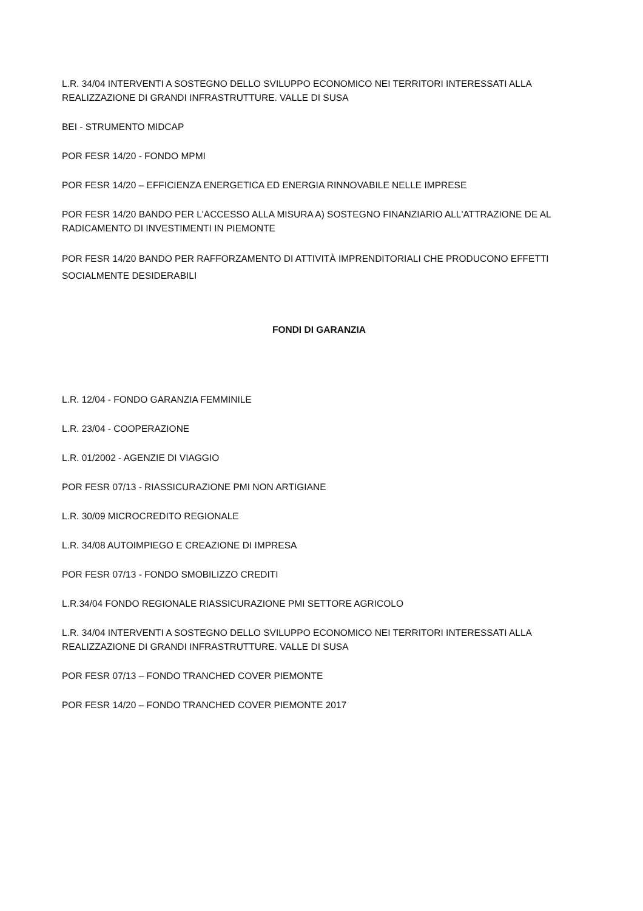L.R. 34/04 INTERVENTI A SOSTEGNO DELLO SVILUPPO ECONOMICO NEI TERRITORI INTERESSATI ALLA REALIZZAZIONE DI GRANDI INFRASTRUTTURE. VALLE DI SUSA
BEI - STRUMENTO MIDCAP
POR FESR 14/20 - FONDO MPMI
POR FESR 14/20 – EFFICIENZA ENERGETICA ED ENERGIA RINNOVABILE NELLE IMPRESE
POR FESR 14/20 BANDO PER L'ACCESSO ALLA MISURA A) SOSTEGNO FINANZIARIO ALL'ATTRAZIONE DE AL RADICAMENTO DI INVESTIMENTI IN PIEMONTE
POR FESR 14/20 BANDO PER RAFFORZAMENTO DI ATTIVITÀ IMPRENDITORIALI CHE PRODUCONO EFFETTI SOCIALMENTE DESIDERABILI
FONDI DI GARANZIA
L.R. 12/04 - FONDO GARANZIA FEMMINILE
L.R. 23/04 - COOPERAZIONE
L.R. 01/2002 - AGENZIE DI VIAGGIO
POR FESR 07/13 - RIASSICURAZIONE PMI NON ARTIGIANE
L.R. 30/09 MICROCREDITO REGIONALE
L.R. 34/08 AUTOIMPIEGO E CREAZIONE DI IMPRESA
POR FESR 07/13 - FONDO SMOBILIZZO CREDITI
L.R.34/04 FONDO REGIONALE RIASSICURAZIONE PMI SETTORE AGRICOLO
L.R. 34/04 INTERVENTI A SOSTEGNO DELLO SVILUPPO ECONOMICO NEI TERRITORI INTERESSATI ALLA REALIZZAZIONE DI GRANDI INFRASTRUTTURE. VALLE DI SUSA
POR FESR 07/13 – FONDO TRANCHED COVER PIEMONTE
POR FESR 14/20 – FONDO TRANCHED COVER PIEMONTE 2017